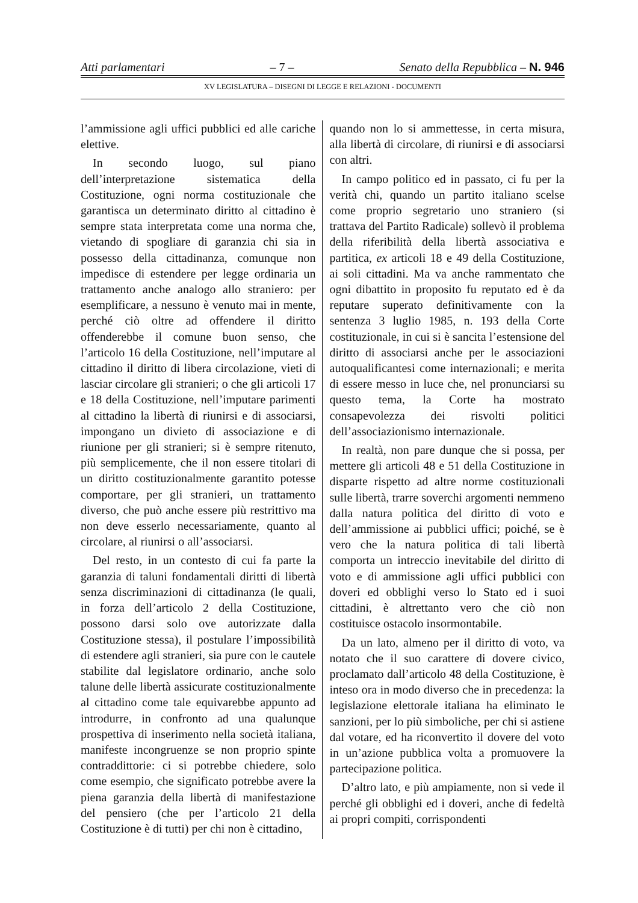Atti parlamentari – 7 – Senato della Repubblica – N. 946
XV LEGISLATURA – DISEGNI DI LEGGE E RELAZIONI - DOCUMENTI
l’ammissione agli uffici pubblici ed alle cariche elettive.
In secondo luogo, sul piano dell’interpretazione sistematica della Costituzione, ogni norma costituzionale che garantisca un determinato diritto al cittadino è sempre stata interpretata come una norma che, vietando di spogliare di garanzia chi sia in possesso della cittadinanza, comunque non impedisce di estendere per legge ordinaria un trattamento anche analogo allo straniero: per esemplificare, a nessuno è venuto mai in mente, perché ciò oltre ad offendere il diritto offenderebbe il comune buon senso, che l’articolo 16 della Costituzione, nell’imputare al cittadino il diritto di libera circolazione, vieti di lasciar circolare gli stranieri; o che gli articoli 17 e 18 della Costituzione, nell’imputare parimenti al cittadino la libertà di riunirsi e di associarsi, impongano un divieto di associazione e di riunione per gli stranieri; si è sempre ritenuto, più semplicemente, che il non essere titolari di un diritto costituzionalmente garantito potesse comportare, per gli stranieri, un trattamento diverso, che può anche essere più restrittivo ma non deve esserlo necessariamente, quanto al circolare, al riunirsi o all’associarsi.
Del resto, in un contesto di cui fa parte la garanzia di taluni fondamentali diritti di libertà senza discriminazioni di cittadinanza (le quali, in forza dell’articolo 2 della Costituzione, possono darsi solo ove autorizzate dalla Costituzione stessa), il postulare l’impossibilità di estendere agli stranieri, sia pure con le cautele stabilite dal legislatore ordinario, anche solo talune delle libertà assicurate costituzionalmente al cittadino come tale equivarebbe appunto ad introdurre, in confronto ad una qualunque prospettiva di inserimento nella società italiana, manifeste incongruenze se non proprio spinte contraddittorie: ci si potrebbe chiedere, solo come esempio, che significato potrebbe avere la piena garanzia della libertà di manifestazione del pensiero (che per l’articolo 21 della Costituzione è di tutti) per chi non è cittadino,
quando non lo si ammettesse, in certa misura, alla libertà di circolare, di riunirsi e di associarsi con altri.
In campo politico ed in passato, ci fu per la verità chi, quando un partito italiano scelse come proprio segretario uno straniero (si trattava del Partito Radicale) sollevò il problema della riferibilità della libertà associativa e partitica, ex articoli 18 e 49 della Costituzione, ai soli cittadini. Ma va anche rammentato che ogni dibattito in proposito fu reputato ed è da reputare superato definitivamente con la sentenza 3 luglio 1985, n. 193 della Corte costituzionale, in cui si è sancita l’estensione del diritto di associarsi anche per le associazioni autoqualificantesi come internazionali; e merita di essere messo in luce che, nel pronunciarsi su questo tema, la Corte ha mostrato consapevolezza dei risvolti politici dell’associazionismo internazionale.
In realtà, non pare dunque che si possa, per mettere gli articoli 48 e 51 della Costituzione in disparte rispetto ad altre norme costituzionali sulle libertà, trarre soverchi argomenti nemmeno dalla natura politica del diritto di voto e dell’ammissione ai pubblici uffici; poiché, se è vero che la natura politica di tali libertà comporta un intreccio inevitabile del diritto di voto e di ammissione agli uffici pubblici con doveri ed obblighi verso lo Stato ed i suoi cittadini, è altrettanto vero che ciò non costituisce ostacolo insormontabile.
Da un lato, almeno per il diritto di voto, va notato che il suo carattere di dovere civico, proclamato dall’articolo 48 della Costituzione, è inteso ora in modo diverso che in precedenza: la legislazione elettorale italiana ha eliminato le sanzioni, per lo più simboliche, per chi si astiene dal votare, ed ha riconvertito il dovere del voto in un’azione pubblica volta a promuovere la partecipazione politica.
D’altro lato, e più ampiamente, non si vede il perché gli obblighi ed i doveri, anche di fedeltà ai propri compiti, corrispondenti